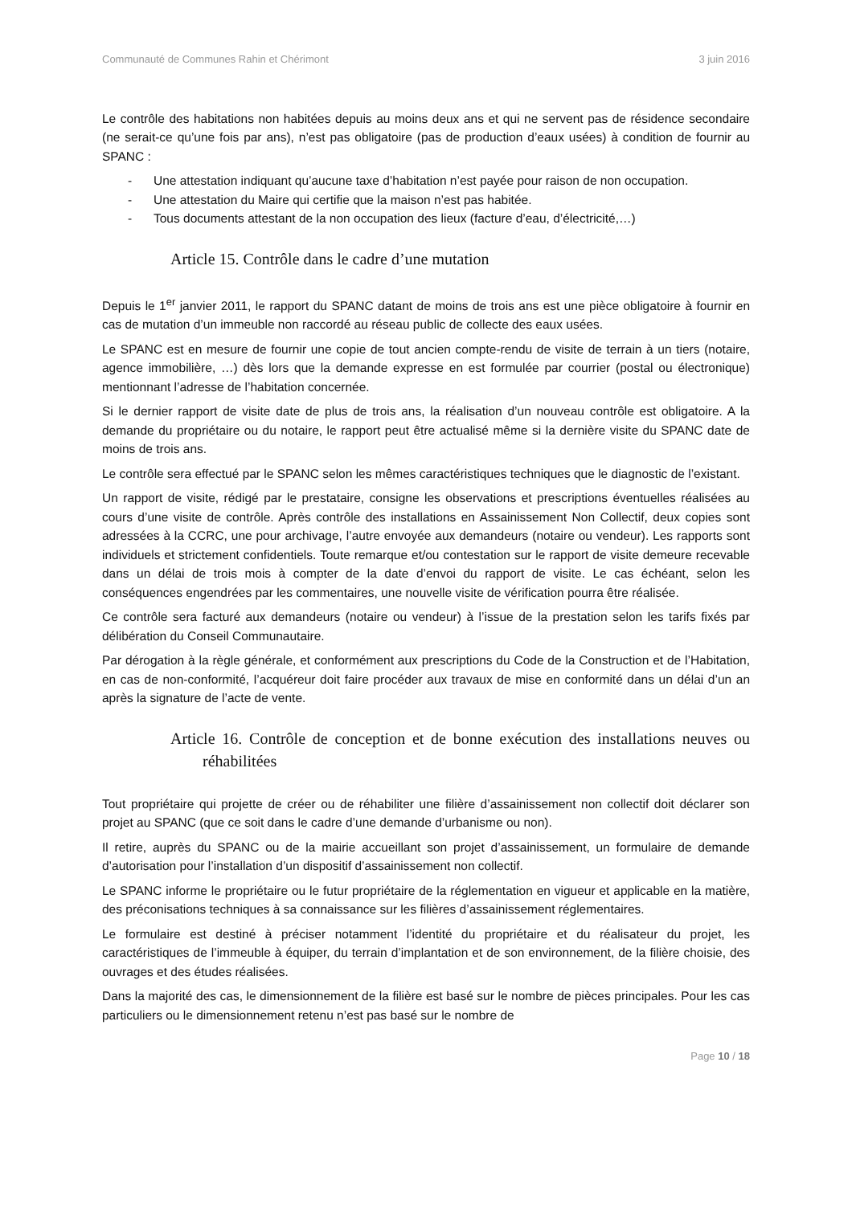Communauté de Communes Rahin et Chérimont 3 juin 2016
Le contrôle des habitations non habitées depuis au moins deux ans et qui ne servent pas de résidence secondaire (ne serait-ce qu’une fois par ans), n’est pas obligatoire (pas de production d’eaux usées) à condition de fournir au SPANC :
- Une attestation indiquant qu’aucune taxe d’habitation n’est payée pour raison de non occupation.
- Une attestation du Maire qui certifie que la maison n’est pas habitée.
- Tous documents attestant de la non occupation des lieux (facture d’eau, d’électricité,…)
Article 15. Contrôle dans le cadre d’une mutation
Depuis le 1<sup>er</sup> janvier 2011, le rapport du SPANC datant de moins de trois ans est une pièce obligatoire à fournir en cas de mutation d’un immeuble non raccordé au réseau public de collecte des eaux usées.
Le SPANC est en mesure de fournir une copie de tout ancien compte-rendu de visite de terrain à un tiers (notaire, agence immobilière, …) dès lors que la demande expresse en est formulée par courrier (postal ou électronique) mentionnant l’adresse de l’habitation concernée.
Si le dernier rapport de visite date de plus de trois ans, la réalisation d’un nouveau contrôle est obligatoire. A la demande du propriétaire ou du notaire, le rapport peut être actualisé même si la dernière visite du SPANC date de moins de trois ans.
Le contrôle sera effectué par le SPANC selon les mêmes caractéristiques techniques que le diagnostic de l’existant.
Un rapport de visite, rédigé par le prestataire, consigne les observations et prescriptions éventuelles réalisées au cours d’une visite de contrôle. Après contrôle des installations en Assainissement Non Collectif, deux copies sont adressées à la CCRC, une pour archivage, l’autre envoyée aux demandeurs (notaire ou vendeur). Les rapports sont individuels et strictement confidentiels. Toute remarque et/ou contestation sur le rapport de visite demeure recevable dans un délai de trois mois à compter de la date d’envoi du rapport de visite. Le cas échéant, selon les conséquences engendrées par les commentaires, une nouvelle visite de vérification pourra être réalisée.
Ce contrôle sera facturé aux demandeurs (notaire ou vendeur) à l’issue de la prestation selon les tarifs fixés par délibération du Conseil Communautaire.
Par dérogation à la règle générale, et conformément aux prescriptions du Code de la Construction et de l’Habitation, en cas de non-conformité, l’acquéreur doit faire procéder aux travaux de mise en conformité dans un délai d’un an après la signature de l’acte de vente.
Article 16. Contrôle de conception et de bonne exécution des installations neuves ou réhabilitées
Tout propriétaire qui projette de créer ou de réhabiliter une filière d’assainissement non collectif doit déclarer son projet au SPANC (que ce soit dans le cadre d’une demande d’urbanisme ou non).
Il retire, auprès du SPANC ou de la mairie accueillant son projet d’assainissement, un formulaire de demande d’autorisation pour l’installation d’un dispositif d’assainissement non collectif.
Le SPANC informe le propriétaire ou le futur propriétaire de la réglementation en vigueur et applicable en la matière, des préconisations techniques à sa connaissance sur les filières d’assainissement réglementaires.
Le formulaire est destiné à préciser notamment l’identité du propriétaire et du réalisateur du projet, les caractéristiques de l’immeuble à équiper, du terrain d’implantation et de son environnement, de la filière choisie, des ouvrages et des études réalisées.
Dans la majorité des cas, le dimensionnement de la filière est basé sur le nombre de pièces principales. Pour les cas particuliers ou le dimensionnement retenu n’est pas basé sur le nombre de
Page 10 / 18